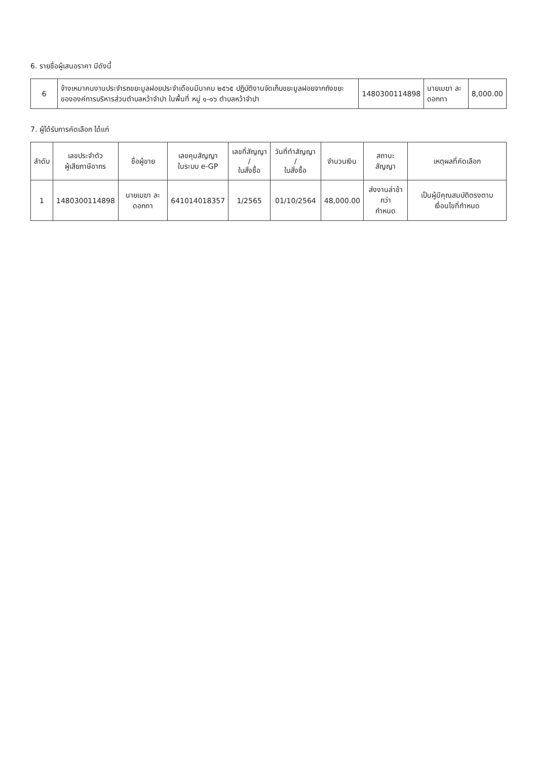6. รายชื่อผู้เสนอราคา มีดังนี้
| 6 | จ้างเหมาคนงานประจำรถขยะมูลฝอยประจำเดือนมีนาคม ๒๕๖๕ ปฏิบัติงานจัดเก็บขยะมูลฝอยจากถังขยะ ขององค์การบริหารส่วนตำบลหว้าจำปา ในพื้นที่ หมู่ ๑-๑๖ ตำบลหว้าจำปา | 1480300114898 | นายเมฆา ละดอกทา | 8,000.00 |
7. ผู้ได้รับการคัดเลือก ได้แก่
| ลำดับ | เลขประจำตัว ผู้เสียภาษีอากร | ชื่อผู้ขาย | เลขคุมสัญญา ในระบบ e-GP | เลขที่สัญญา / ใบสั่งซื้อ | วันที่ทำสัญญา / ใบสั่งซื้อ | จำนวนเงิน | สถานะสัญญา | เหตุผลที่คัดเลือก |
| --- | --- | --- | --- | --- | --- | --- | --- | --- |
| 1 | 1480300114898 | นายเมฆา ละดอกทา | 641014018357 | 1/2565 | 01/10/2564 | 48,000.00 | ส่งงานล่าช้ากว่า กำหนด | เป็นผู้มีคุณสมบัติตรงตามเงื่อนไขที่กำหนด |